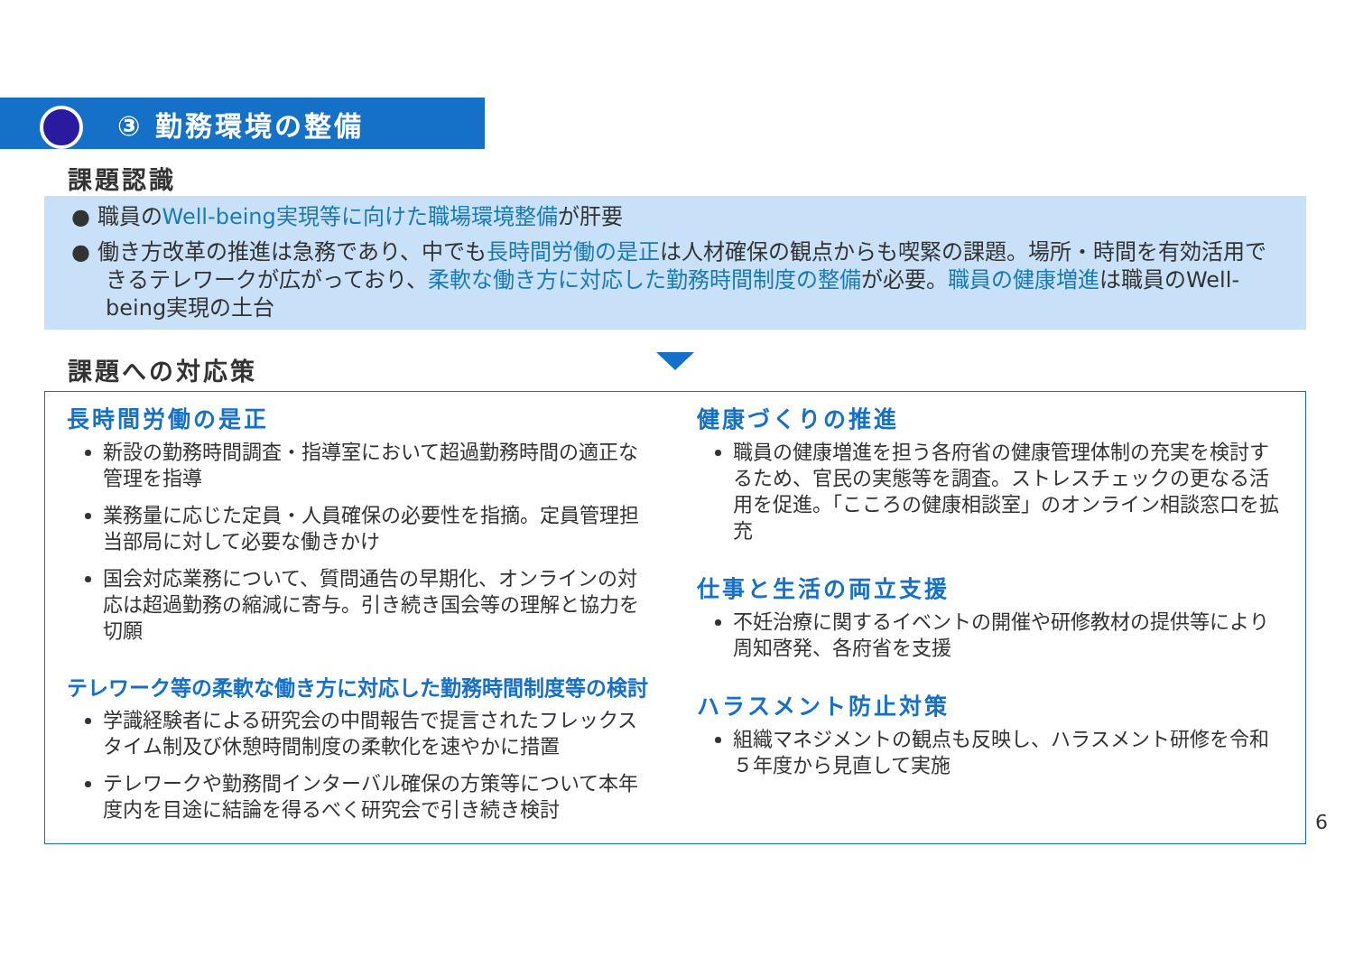③ 勤務環境の整備
課題認識
● 職員のWell-being実現等に向けた職場環境整備が肝要
● 働き方改革の推進は急務であり、中でも長時間労働の是正は人材確保の観点からも喫緊の課題。場所・時間を有効活用できるテレワークが広がっており、柔軟な働き方に対応した勤務時間制度の整備が必要。職員の健康増進は職員のWell-being実現の土台
課題への対応策
長時間労働の是正
新設の勤務時間調査・指導室において超過勤務時間の適正な管理を指導
業務量に応じた定員・人員確保の必要性を指摘。定員管理担当部局に対して必要な働きかけ
国会対応業務について、質問通告の早期化、オンラインの対応は超過勤務の縮減に寄与。引き続き国会等の理解と協力を切願
テレワーク等の柔軟な働き方に対応した勤務時間制度等の検討
学識経験者による研究会の中間報告で提言されたフレックスタイム制及び休憩時間制度の柔軟化を速やかに措置
テレワークや勤務間インターバル確保の方策等について本年度内を目途に結論を得るべく研究会で引き続き検討
健康づくりの推進
職員の健康増進を担う各府省の健康管理体制の充実を検討するため、官民の実態等を調査。ストレスチェックの更なる活用を促進。「こころの健康相談室」のオンライン相談窓口を拡充
仕事と生活の両立支援
不妊治療に関するイベントの開催や研修教材の提供等により周知啓発、各府省を支援
ハラスメント防止対策
組織マネジメントの観点も反映し、ハラスメント研修を令和５年度から見直して実施
6